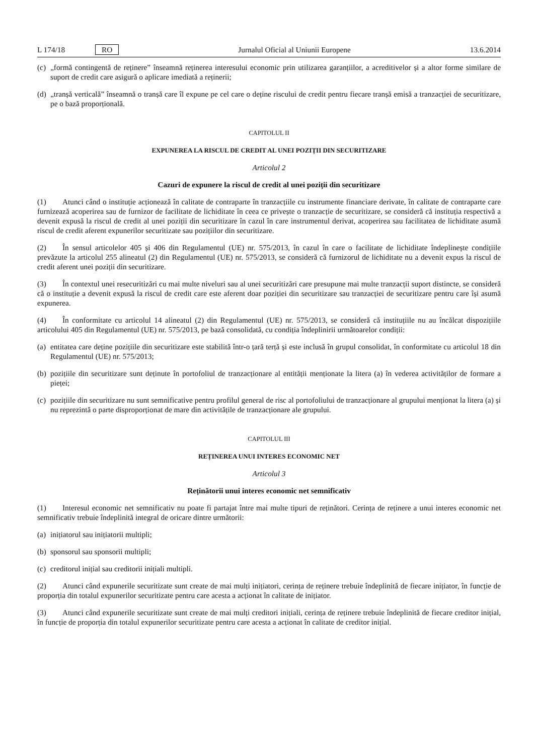L 174/18 RO Jurnalul Oficial al Uniunii Europene 13.6.2014
(c) „formă contingentă de reținere” înseamnă reținerea interesului economic prin utilizarea garanțiilor, a acreditivelor și a altor forme similare de suport de credit care asigură o aplicare imediată a reținerii;
(d) „tranșă verticală” înseamnă o tranșă care îl expune pe cel care o deține riscului de credit pentru fiecare tranșă emisă a tranzacției de securitizare, pe o bază proporțională.
CAPITOLUL II
EXPUNEREA LA RISCUL DE CREDIT AL UNEI POZIȚII DIN SECURITIZARE
Articolul 2
Cazuri de expunere la riscul de credit al unei poziții din securitizare
(1) Atunci când o instituție acționează în calitate de contraparte în tranzacțiile cu instrumente financiare derivate, în calitate de contraparte care furnizează acoperirea sau de furnizor de facilitate de lichiditate în ceea ce privește o tranzacție de securitizare, se consideră că instituția respectivă a devenit expusă la riscul de credit al unei poziții din securitizare în cazul în care instrumentul derivat, acoperirea sau facilitatea de lichiditate asumă riscul de credit aferent expunerilor securitizate sau pozițiilor din securitizare.
(2) În sensul articolelor 405 și 406 din Regulamentul (UE) nr. 575/2013, în cazul în care o facilitate de lichiditate îndeplinește condițiile prevăzute la articolul 255 alineatul (2) din Regulamentul (UE) nr. 575/2013, se consideră că furnizorul de lichiditate nu a devenit expus la riscul de credit aferent unei poziții din securitizare.
(3) În contextul unei resecuritizări cu mai multe niveluri sau al unei securitizări care presupune mai multe tranzacții suport distincte, se consideră că o instituție a devenit expusă la riscul de credit care este aferent doar poziției din securitizare sau tranzacției de securitizare pentru care își asumă expunerea.
(4) În conformitate cu articolul 14 alineatul (2) din Regulamentul (UE) nr. 575/2013, se consideră că instituțiile nu au încălcat dispozițiile articolului 405 din Regulamentul (UE) nr. 575/2013, pe bază consolidată, cu condiția îndeplinirii următoarelor condiții:
(a) entitatea care deține pozițiile din securitizare este stabilită într-o țară terță și este inclusă în grupul consolidat, în conformitate cu articolul 18 din Regulamentul (UE) nr. 575/2013;
(b) pozițiile din securitizare sunt deținute în portofoliul de tranzacționare al entității menționate la litera (a) în vederea activităților de formare a pieței;
(c) pozițiile din securitizare nu sunt semnificative pentru profilul general de risc al portofoliului de tranzacționare al grupului menționat la litera (a) și nu reprezintă o parte disproporționat de mare din activitățile de tranzacționare ale grupului.
CAPITOLUL III
REȚINEREA UNUI INTERES ECONOMIC NET
Articolul 3
Reținătorii unui interes economic net semnificativ
(1) Interesul economic net semnificativ nu poate fi partajat între mai multe tipuri de reținători. Cerința de reținere a unui interes economic net semnificativ trebuie îndeplinită integral de oricare dintre următorii:
(a) inițiatorul sau inițiatorii multipli;
(b) sponsorul sau sponsorii multipli;
(c) creditorul inițial sau creditorii inițiali multipli.
(2) Atunci când expunerile securitizate sunt create de mai mulți inițiatori, cerința de reținere trebuie îndeplinită de fiecare inițiator, în funcție de proporția din totalul expunerilor securitizate pentru care acesta a acționat în calitate de inițiator.
(3) Atunci când expunerile securitizate sunt create de mai mulți creditori inițiali, cerința de reținere trebuie îndeplinită de fiecare creditor inițial, în funcție de proporția din totalul expunerilor securitizate pentru care acesta a acționat în calitate de creditor inițial.